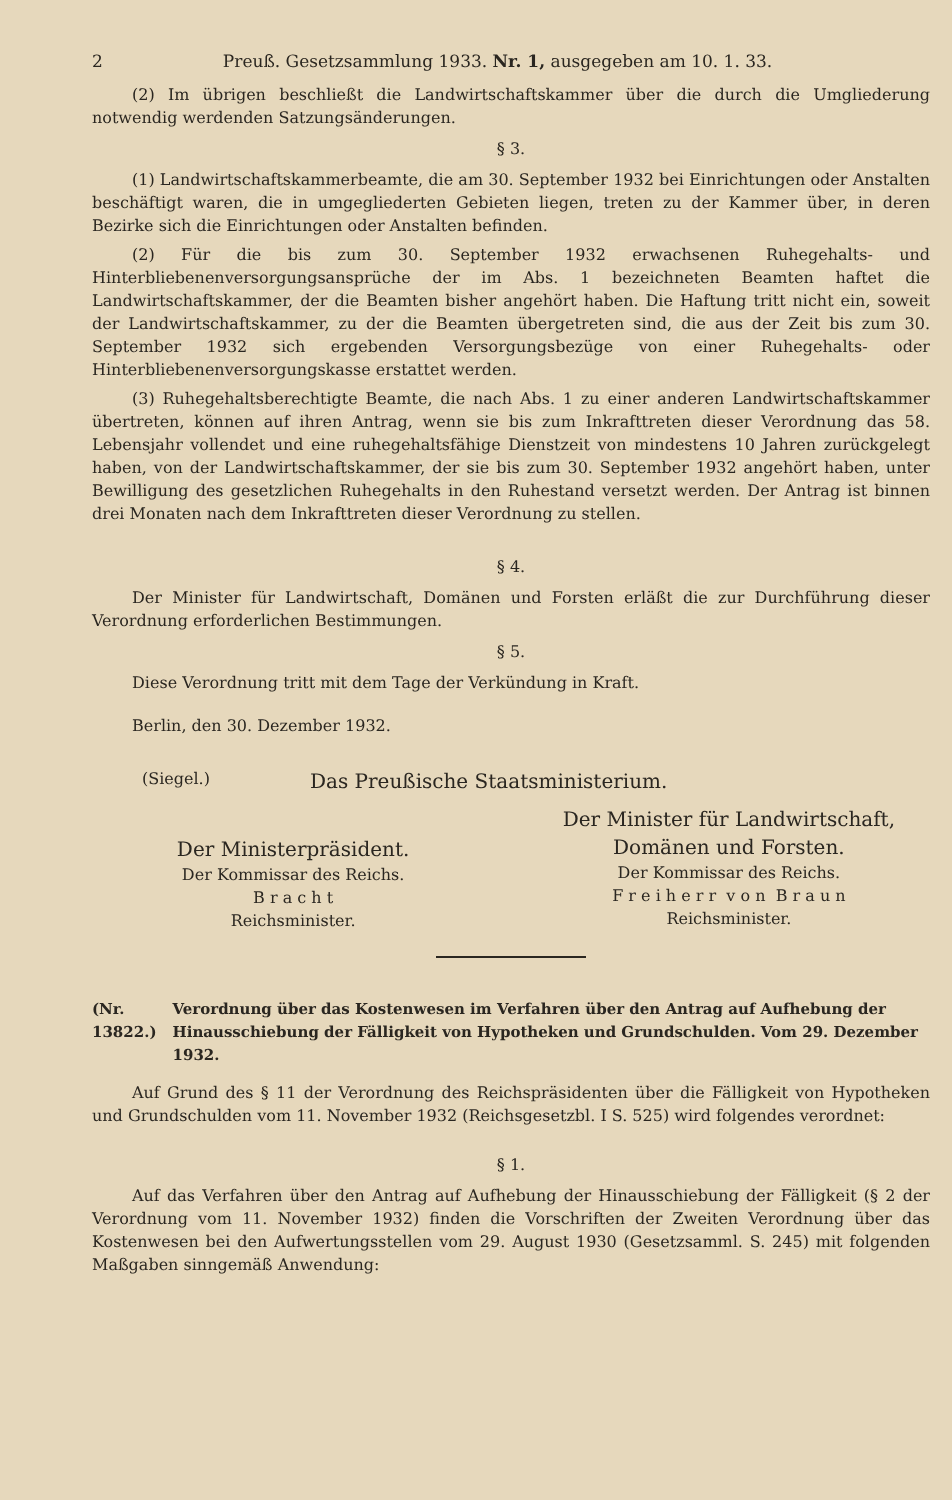2 Preuß. Gesetzsammlung 1933. Nr. 1, ausgegeben am 10. 1. 33.
(2) Im übrigen beschließt die Landwirtschaftskammer über die durch die Umgliederung notwendig werdenden Satzungsänderungen.
§ 3.
(1) Landwirtschaftskammerbeamte, die am 30. September 1932 bei Einrichtungen oder Anstalten beschäftigt waren, die in umgegliederten Gebieten liegen, treten zu der Kammer über, in deren Bezirke sich die Einrichtungen oder Anstalten befinden.
(2) Für die bis zum 30. September 1932 erwachsenen Ruhegehalts- und Hinterbliebenenversorgungsansprüche der im Abs. 1 bezeichneten Beamten haftet die Landwirtschaftskammer, der die Beamten bisher angehört haben. Die Haftung tritt nicht ein, soweit der Landwirtschaftskammer, zu der die Beamten übergetreten sind, die aus der Zeit bis zum 30. September 1932 sich ergebenden Versorgungsbezüge von einer Ruhegehalts- oder Hinterbliebenenversorgungskasse erstattet werden.
(3) Ruhegehaltsberechtigte Beamte, die nach Abs. 1 zu einer anderen Landwirtschaftskammer übertreten, können auf ihren Antrag, wenn sie bis zum Inkrafttreten dieser Verordnung das 58. Lebensjahr vollendet und eine ruhegehaltsfähige Dienstzeit von mindestens 10 Jahren zurückgelegt haben, von der Landwirtschaftskammer, der sie bis zum 30. September 1932 angehört haben, unter Bewilligung des gesetzlichen Ruhegehalts in den Ruhestand versetzt werden. Der Antrag ist binnen drei Monaten nach dem Inkrafttreten dieser Verordnung zu stellen.
§ 4.
Der Minister für Landwirtschaft, Domänen und Forsten erläßt die zur Durchführung dieser Verordnung erforderlichen Bestimmungen.
§ 5.
Diese Verordnung tritt mit dem Tage der Verkündung in Kraft.
Berlin, den 30. Dezember 1932.
(Siegel.) Das Preußische Staatsministerium.
Der Ministerpräsident.
Der Kommissar des Reichs.
B r a c h t
Reichsminister.
Der Minister für Landwirtschaft, Domänen und Forsten.
Der Kommissar des Reichs.
F r e i h e r r v o n B r a u n
Reichsminister.
(Nr. 13822.) Verordnung über das Kostenwesen im Verfahren über den Antrag auf Aufhebung der Hinausschiebung der Fälligkeit von Hypotheken und Grundschulden. Vom 29. Dezember 1932.
Auf Grund des § 11 der Verordnung des Reichspräsidenten über die Fälligkeit von Hypotheken und Grundschulden vom 11. November 1932 (Reichsgesetzbl. I S. 525) wird folgendes verordnet:
§ 1.
Auf das Verfahren über den Antrag auf Aufhebung der Hinausschiebung der Fälligkeit (§ 2 der Verordnung vom 11. November 1932) finden die Vorschriften der Zweiten Verordnung über das Kostenwesen bei den Aufwertungsstellen vom 29. August 1930 (Gesetzsamml. S. 245) mit folgenden Maßgaben sinngemäß Anwendung: